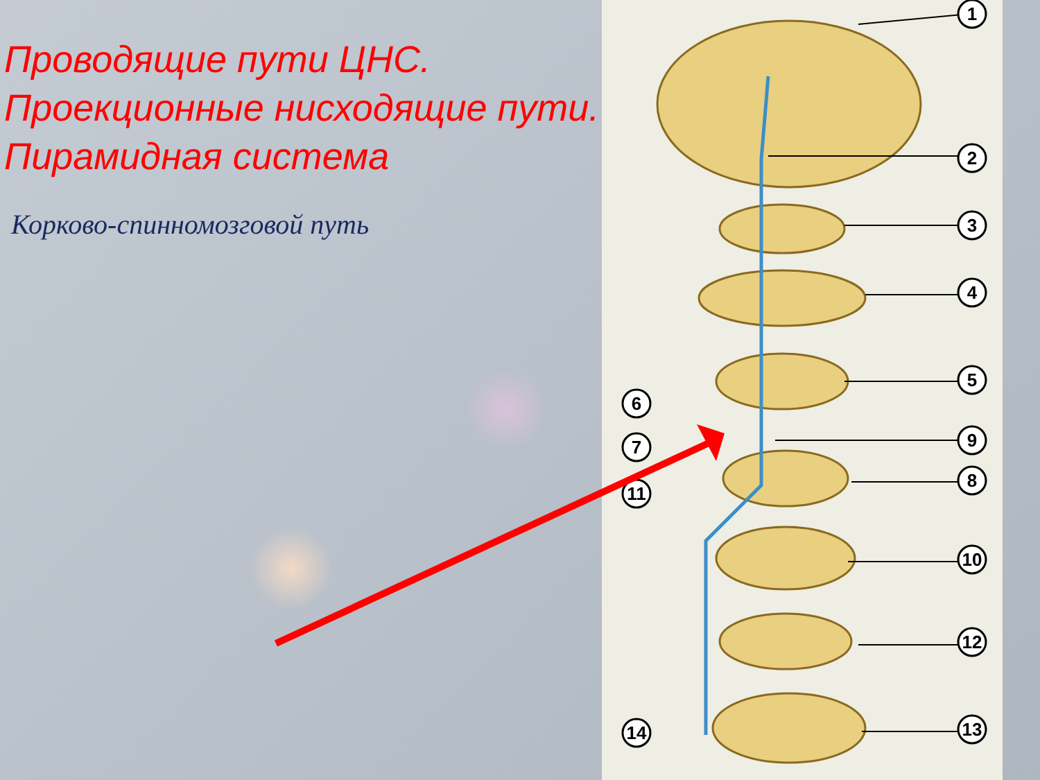1
2
3
4
5
6
7
8
9
10
11
12
13
14
Проводящие пути ЦНС. Проекционные нисходящие пути. Пирамидная система
Корково-спинномозговой путь